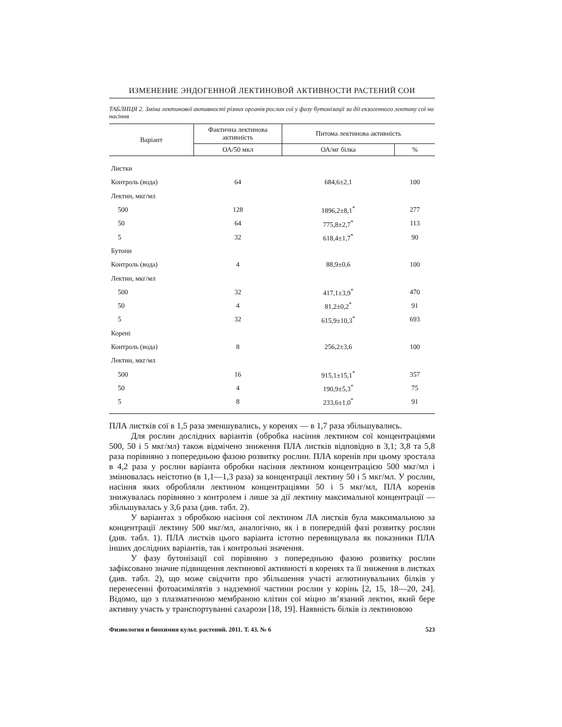ИЗМЕНЕНИЕ ЭНДОГЕННОЙ ЛЕКТИНОВОЙ АКТИВНОСТИ РАСТЕНИЙ СОИ
ТАБЛИЦЯ 2. Зміна лектинової активності різних органів рослин сої у фазу бутонізації за дії екзогенного лектину сої на насіння
| Варіант | Фактична лектинова активність | Питома лектинова активність | |
| --- | --- | --- | --- |
| | ОА/50 мкл | ОА/мг білка | % |
| Листки | | | |
| Контроль (вода) | 64 | 684,6±2,1 | 100 |
| Лектин, мкг/мл | | | |
| 500 | 128 | 1896,2±8,1<sup>*</sup> | 277 |
| 50 | 64 | 775,8±2,7<sup>*</sup> | 113 |
| 5 | 32 | 618,4±1,7<sup>*</sup> | 90 |
| Бутони | | | |
| Контроль (вода) | 4 | 88,9±0,6 | 100 |
| Лектин, мкг/мл | | | |
| 500 | 32 | 417,1±3,9<sup>*</sup> | 470 |
| 50 | 4 | 81,2±0,2<sup>*</sup> | 91 |
| 5 | 32 | 615,9±10,3<sup>*</sup> | 693 |
| Корені | | | |
| Контроль (вода) | 8 | 256,2±3,6 | 100 |
| Лектин, мкг/мл | | | |
| 500 | 16 | 915,1±15,1<sup>*</sup> | 357 |
| 50 | 4 | 190,9±5,3<sup>*</sup> | 75 |
| 5 | 8 | 233,6±1,0<sup>*</sup> | 91 |
ПЛА листків сої в 1,5 раза зменшувались, у коренях — в 1,7 раза збільшувались.
Для рослин дослідних варіантів (обробка насіння лектином сої концентраціями 500, 50 і 5 мкг/мл) також відмічено зниження ПЛА листків відповідно в 3,1; 3,8 та 5,8 раза порівняно з попередньою фазою розвитку рослин. ПЛА коренів при цьому зростала в 4,2 раза у рослин варіанта обробки насіння лектином концентрацією 500 мкг/мл і змінювалась неістотно (в 1,1—1,3 раза) за концентрації лектину 50 і 5 мкг/мл. У рослин, насіння яких обробляли лектином концентраціями 50 і 5 мкг/мл, ПЛА коренів знижувалась порівняно з контролем і лише за дії лектину максимальної концентрації — збільшувалась у 3,6 раза (див. табл. 2).
У варіантах з обробкою насіння сої лектином ЛА листків була максимальною за концентрації лектину 500 мкг/мл, аналогічно, як і в попередній фазі розвитку рослин (див. табл. 1). ПЛА листків цього варіанта істотно перевищувала як показники ПЛА інших дослідних варіантів, так і контрольні значення.
У фазу бутонізації сої порівняно з попередньою фазою розвитку рослин зафіксовано значне підвищення лектинової активності в коренях та її зниження в листках (див. табл. 2), що може свідчити про збільшення участі аглютинувальних білків у перенесенні фотоасимілятів з надземної частини рослин у корінь [2, 15, 18—20, 24]. Відомо, що з плазматичною мембраною клітин сої міцно зв’язаний лектин, який бере активну участь у транспортуванні сахарози [18, 19]. Наявність білків із лектиновою
Физиология и биохимия культ. растений. 2011. Т. 43. № 6 523